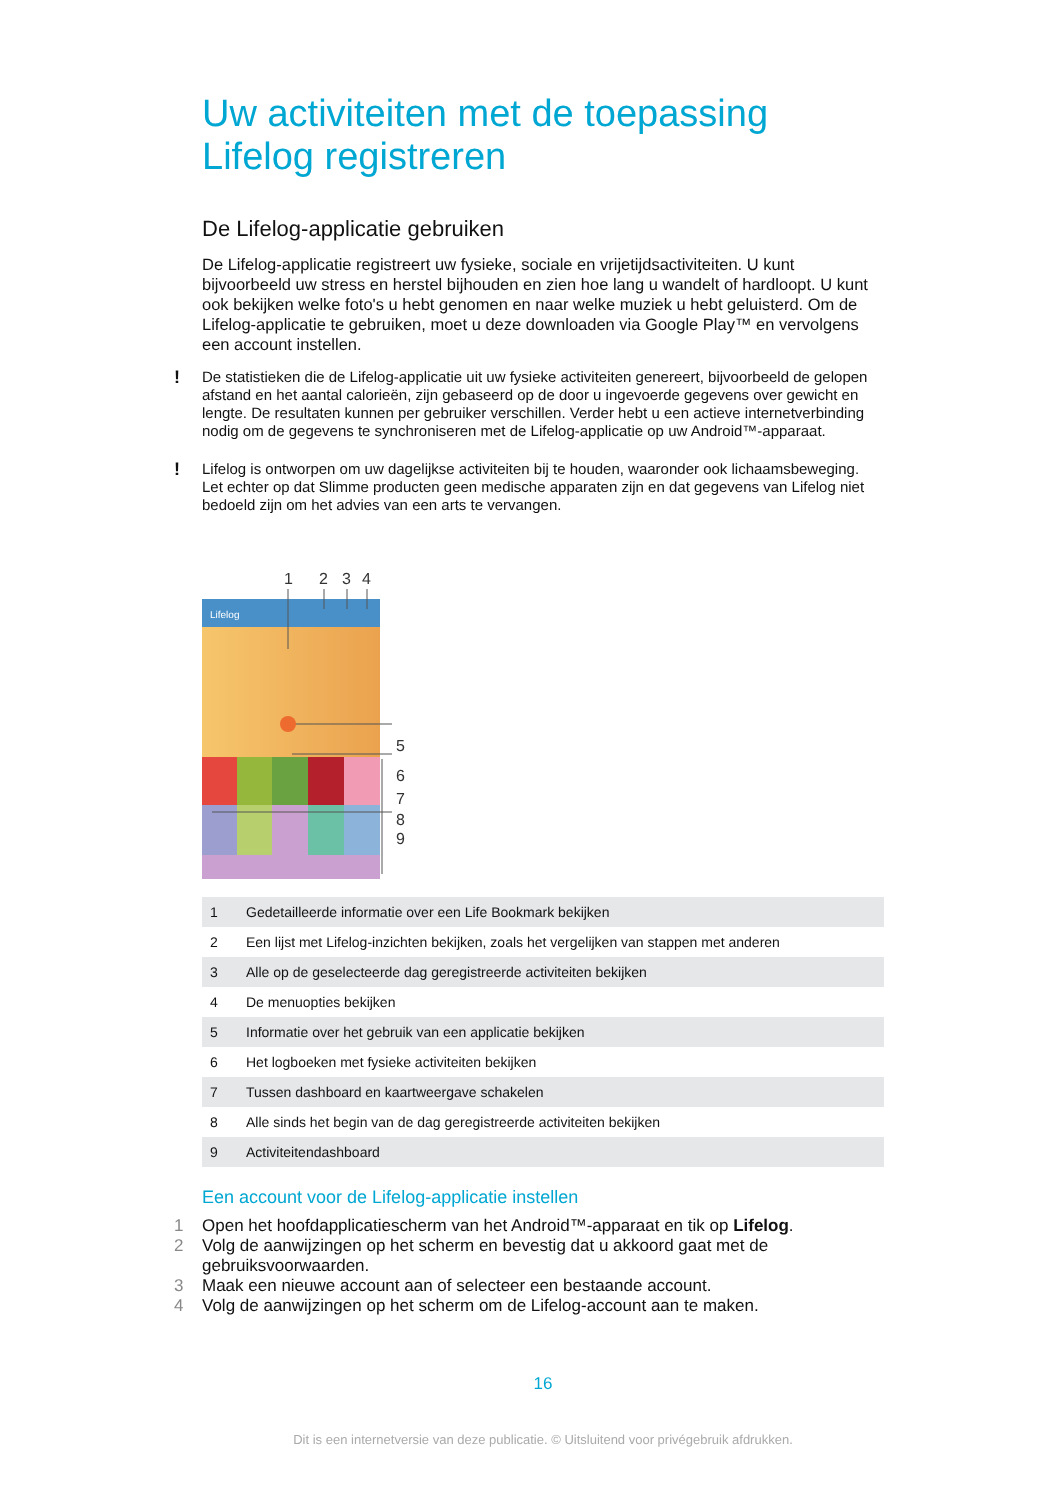Uw activiteiten met de toepassing Lifelog registreren
De Lifelog-applicatie gebruiken
De Lifelog-applicatie registreert uw fysieke, sociale en vrijetijdsactiviteiten. U kunt bijvoorbeeld uw stress en herstel bijhouden en zien hoe lang u wandelt of hardloopt. U kunt ook bekijken welke foto's u hebt genomen en naar welke muziek u hebt geluisterd. Om de Lifelog-applicatie te gebruiken, moet u deze downloaden via Google Play™ en vervolgens een account instellen.
! De statistieken die de Lifelog-applicatie uit uw fysieke activiteiten genereert, bijvoorbeeld de gelopen afstand en het aantal calorieën, zijn gebaseerd op de door u ingevoerde gegevens over gewicht en lengte. De resultaten kunnen per gebruiker verschillen. Verder hebt u een actieve internetverbinding nodig om de gegevens te synchroniseren met de Lifelog-applicatie op uw Android™-apparaat.
! Lifelog is ontworpen om uw dagelijkse activiteiten bij te houden, waaronder ook lichaamsbeweging. Let echter op dat Slimme producten geen medische apparaten zijn en dat gegevens van Lifelog niet bedoeld zijn om het advies van een arts te vervangen.
1
2
3
4
5
6
7
8
9
Lifelog
| 1 | Gedetailleerde informatie over een Life Bookmark bekijken |
| 2 | Een lijst met Lifelog-inzichten bekijken, zoals het vergelijken van stappen met anderen |
| 3 | Alle op de geselecteerde dag geregistreerde activiteiten bekijken |
| 4 | De menuopties bekijken |
| 5 | Informatie over het gebruik van een applicatie bekijken |
| 6 | Het logboeken met fysieke activiteiten bekijken |
| 7 | Tussen dashboard en kaartweergave schakelen |
| 8 | Alle sinds het begin van de dag geregistreerde activiteiten bekijken |
| 9 | Activiteitendashboard |
Een account voor de Lifelog-applicatie instellen
1 Open het hoofdapplicatiescherm van het Android™-apparaat en tik op Lifelog.
2 Volg de aanwijzingen op het scherm en bevestig dat u akkoord gaat met de gebruiksvoorwaarden.
3 Maak een nieuwe account aan of selecteer een bestaande account.
4 Volg de aanwijzingen op het scherm om de Lifelog-account aan te maken.
16
Dit is een internetversie van deze publicatie. © Uitsluitend voor privégebruik afdrukken.